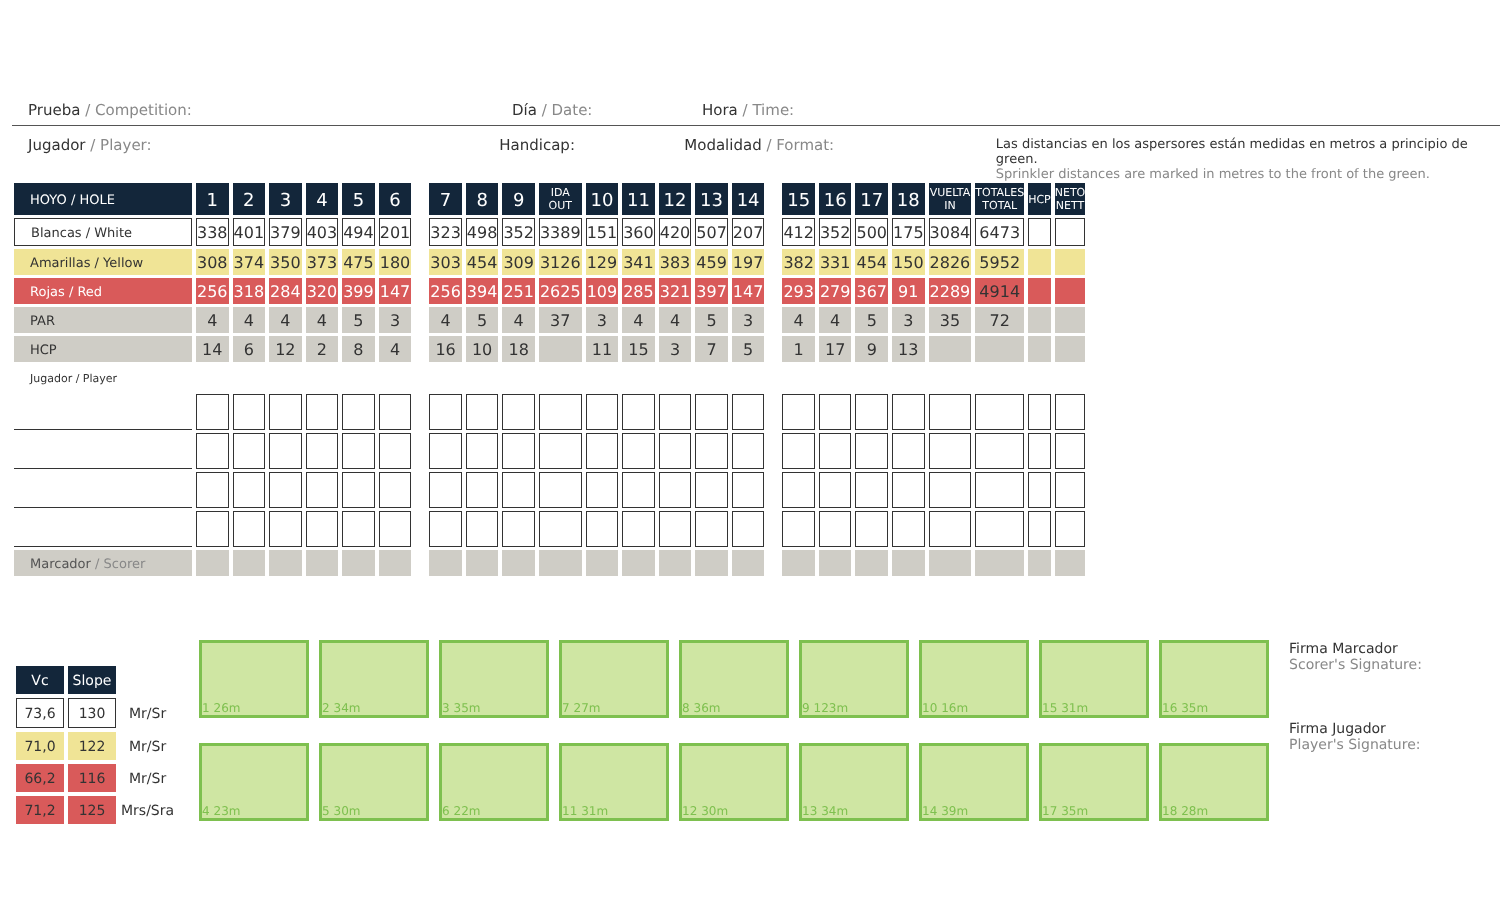Prueba / Competition:
Día / Date:
Hora / Time:
Jugador / Player: Handicap: Modalidad / Format:
Las distancias en los aspersores están medidas en metros a principio de green.
Sprinkler distances are marked in metres to the front of the green.
| HOYO / HOLE | 1 | 2 | 3 | 4 | 5 | 6 | | 7 | 8 | 9 | IDA OUT | 10 | 11 | 12 | 13 | 14 | | 15 | 16 | 17 | 18 | VUELTA IN | TOTALES TOTAL | HCP | NETO NETT |
| Blancas / White | 338 | 401 | 379 | 403 | 494 | 201 | | 323 | 498 | 352 | 3389 | 151 | 360 | 420 | 507 | 207 | | 412 | 352 | 500 | 175 | 3084 | 6473 | | |
| Amarillas / Yellow | 308 | 374 | 350 | 373 | 475 | 180 | | 303 | 454 | 309 | 3126 | 129 | 341 | 383 | 459 | 197 | | 382 | 331 | 454 | 150 | 2826 | 5952 | | |
| Rojas / Red | 256 | 318 | 284 | 320 | 399 | 147 | | 256 | 394 | 251 | 2625 | 109 | 285 | 321 | 397 | 147 | | 293 | 279 | 367 | 91 | 2289 | 4914 | | |
| PAR | 4 | 4 | 4 | 4 | 5 | 3 | | 4 | 5 | 4 | 37 | 3 | 4 | 4 | 5 | 3 | | 4 | 4 | 5 | 3 | 35 | 72 | | |
| HCP | 14 | 6 | 12 | 2 | 8 | 4 | | 16 | 10 | 18 | | 11 | 15 | 3 | 7 | 5 | | 1 | 17 | 9 | 13 | | | | |
| Jugador / Player | | | | | | | | | | | | | | | | | | | | | | | | | |
| Marcador / Scorer | | | | | | | | | | | | | | | | | | | | | | | | | |
| Vc | Slope | |
| 73,6 | 130 | Mr/Sr |
| 71,0 | 122 | Mr/Sr |
| 66,2 | 116 | Mr/Sr |
| 71,2 | 125 | Mrs/Sra |
1 26m
2 34m
3 35m
7 27m
8 36m
9 123m
10 16m
15 31m
16 35m
4 23m
5 30m
6 22m
11 31m
12 30m
13 34m
14 39m
17 35m
18 28m
Firma Marcador
Scorer's Signature:
Firma Jugador
Player's Signature: